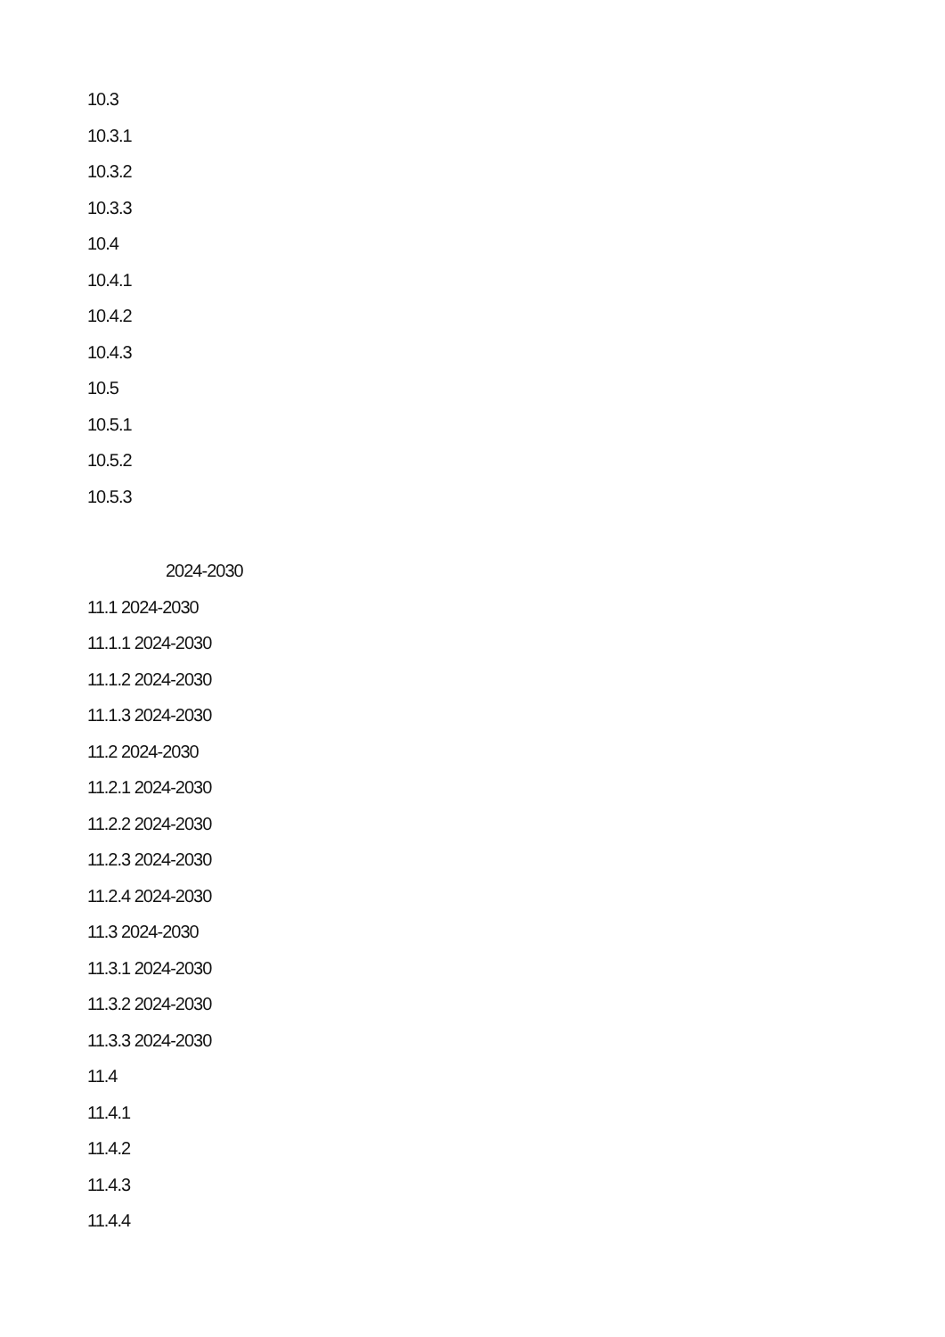10.3
10.3.1
10.3.2
10.3.3
10.4
10.4.1
10.4.2
10.4.3
10.5
10.5.1
10.5.2
10.5.3
2024-2030
11.1 2024-2030
11.1.1 2024-2030
11.1.2 2024-2030
11.1.3 2024-2030
11.2 2024-2030
11.2.1 2024-2030
11.2.2 2024-2030
11.2.3 2024-2030
11.2.4 2024-2030
11.3 2024-2030
11.3.1 2024-2030
11.3.2 2024-2030
11.3.3 2024-2030
11.4
11.4.1
11.4.2
11.4.3
11.4.4